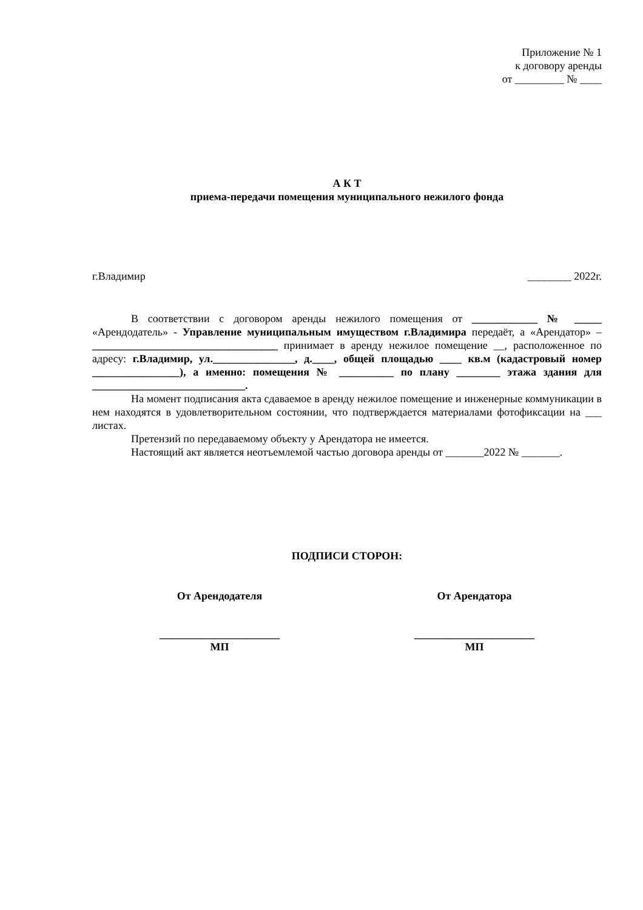Приложение № 1
к договору аренды
от _________ № ____
А К Т
приема-передачи помещения муниципального нежилого фонда
г.Владимир ________ 2022г.
В соответствии с договором аренды нежилого помещения от ____________ № _____ «Арендодатель» - Управление муниципальным имуществом г.Владимира передаёт, а «Арендатор» – __________________________________ принимает в аренду нежилое помещение __, расположенное по адресу: г.Владимир, ул._______________, д.____, общей площадью ____ кв.м (кадастровый номер ________________), а именно: помещения № __________ по плану ________ этажа здания для ____________________________.
На момент подписания акта сдаваемое в аренду нежилое помещение и инженерные коммуникации в нем находятся в удовлетворительном состоянии, что подтверждается материалами фотофиксации на ___ листах.
Претензий по передаваемому объекту у Арендатора не имеется.
Настоящий акт является неотъемлемой частью договора аренды от _______2022 № _______.
ПОДПИСИ СТОРОН:
От Арендодателя
______________________
МП
От Арендатора
______________________
МП